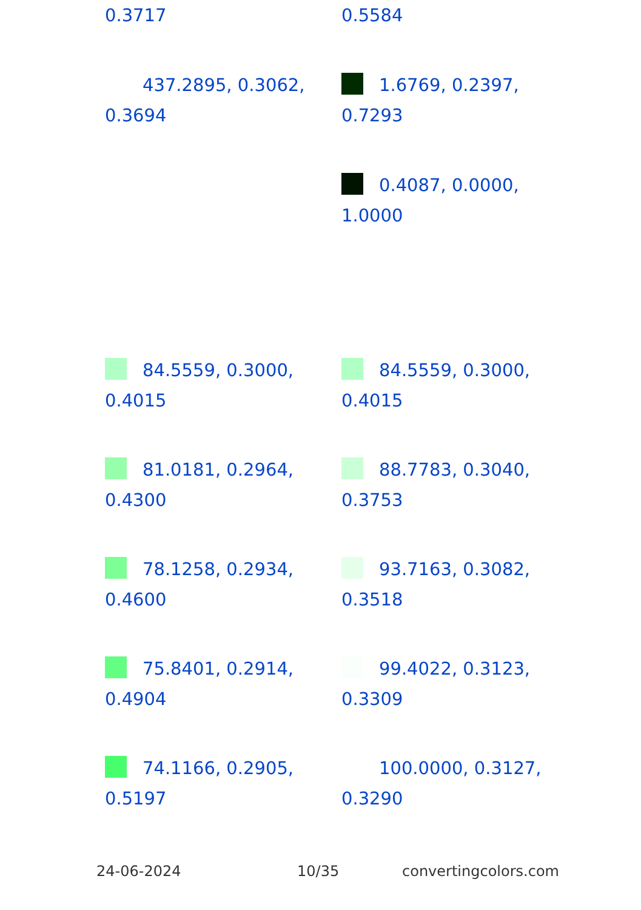0.3717 0.5584
437.2895, 0.3062, 0.3694
1.6769, 0.2397, 0.7293
0.4087, 0.0000, 1.0000
84.5559, 0.3000, 0.4015
84.5559, 0.3000, 0.4015
81.0181, 0.2964, 0.4300
88.7783, 0.3040, 0.3753
78.1258, 0.2934, 0.4600
93.7163, 0.3082, 0.3518
75.8401, 0.2914, 0.4904
99.4022, 0.3123, 0.3309
74.1166, 0.2905, 0.5197
100.0000, 0.3127, 0.3290
24-06-2024 10/35 convertingcolors.com